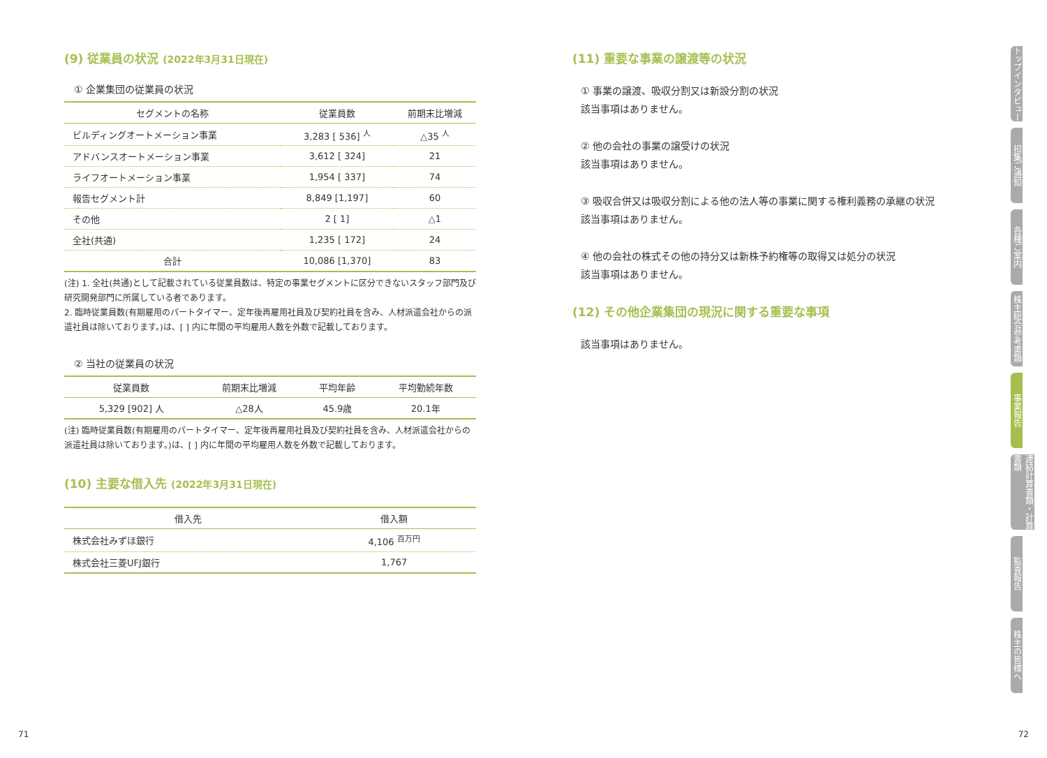(9) 従業員の状況 (2022年3月31日現在)
① 企業集団の従業員の状況
| セグメントの名称 | 従業員数 | 前期末比増減 |
| --- | --- | --- |
| ビルディングオートメーション事業 | 3,283 [ 536] <sup>人</sup> | △35 <sup>人</sup> |
| アドバンスオートメーション事業 | 3,612 [ 324] | 21 |
| ライフオートメーション事業 | 1,954 [ 337] | 74 |
| 報告セグメント計 | 8,849 [1,197] | 60 |
| その他 | 2 [ 1] | △1 |
| 全社(共通) | 1,235 [ 172] | 24 |
| 合計 | 10,086 [1,370] | 83 |
(注) 1. 全社(共通)として記載されている従業員数は、特定の事業セグメントに区分できないスタッフ部門及び研究開発部門に所属している者であります。
2. 臨時従業員数(有期雇用のパートタイマー、定年後再雇用社員及び契約社員を含み、人材派遣会社からの派遣社員は除いております。)は、[ ] 内に年間の平均雇用人数を外数で記載しております。
② 当社の従業員の状況
| 従業員数 | 前期末比増減 | 平均年齢 | 平均勤続年数 |
| --- | --- | --- | --- |
| 5,329 [902] 人 | △28人 | 45.9歳 | 20.1年 |
(注) 臨時従業員数(有期雇用のパートタイマー、定年後再雇用社員及び契約社員を含み、人材派遣会社からの派遣社員は除いております。)は、[ ] 内に年間の平均雇用人数を外数で記載しております。
(10) 主要な借入先 (2022年3月31日現在)
| 借入先 | 借入額 |
| --- | --- |
| 株式会社みずほ銀行 | 4,106 <sup>百万円</sup> |
| 株式会社三菱UFJ銀行 | 1,767 |
(11) 重要な事業の譲渡等の状況
① 事業の譲渡、吸収分割又は新設分割の状況
該当事項はありません。
② 他の会社の事業の譲受けの状況
該当事項はありません。
③ 吸収合併又は吸収分割による他の法人等の事業に関する権利義務の承継の状況
該当事項はありません。
④ 他の会社の株式その他の持分又は新株予約権等の取得又は処分の状況
該当事項はありません。
(12) その他企業集団の現況に関する重要な事項
該当事項はありません。
トップインタビュー
招集ご通知
各種ご案内
株主総会参考書類
事業報告
連結計算書類・計算書類
監査報告
株主の皆様へ
71 72